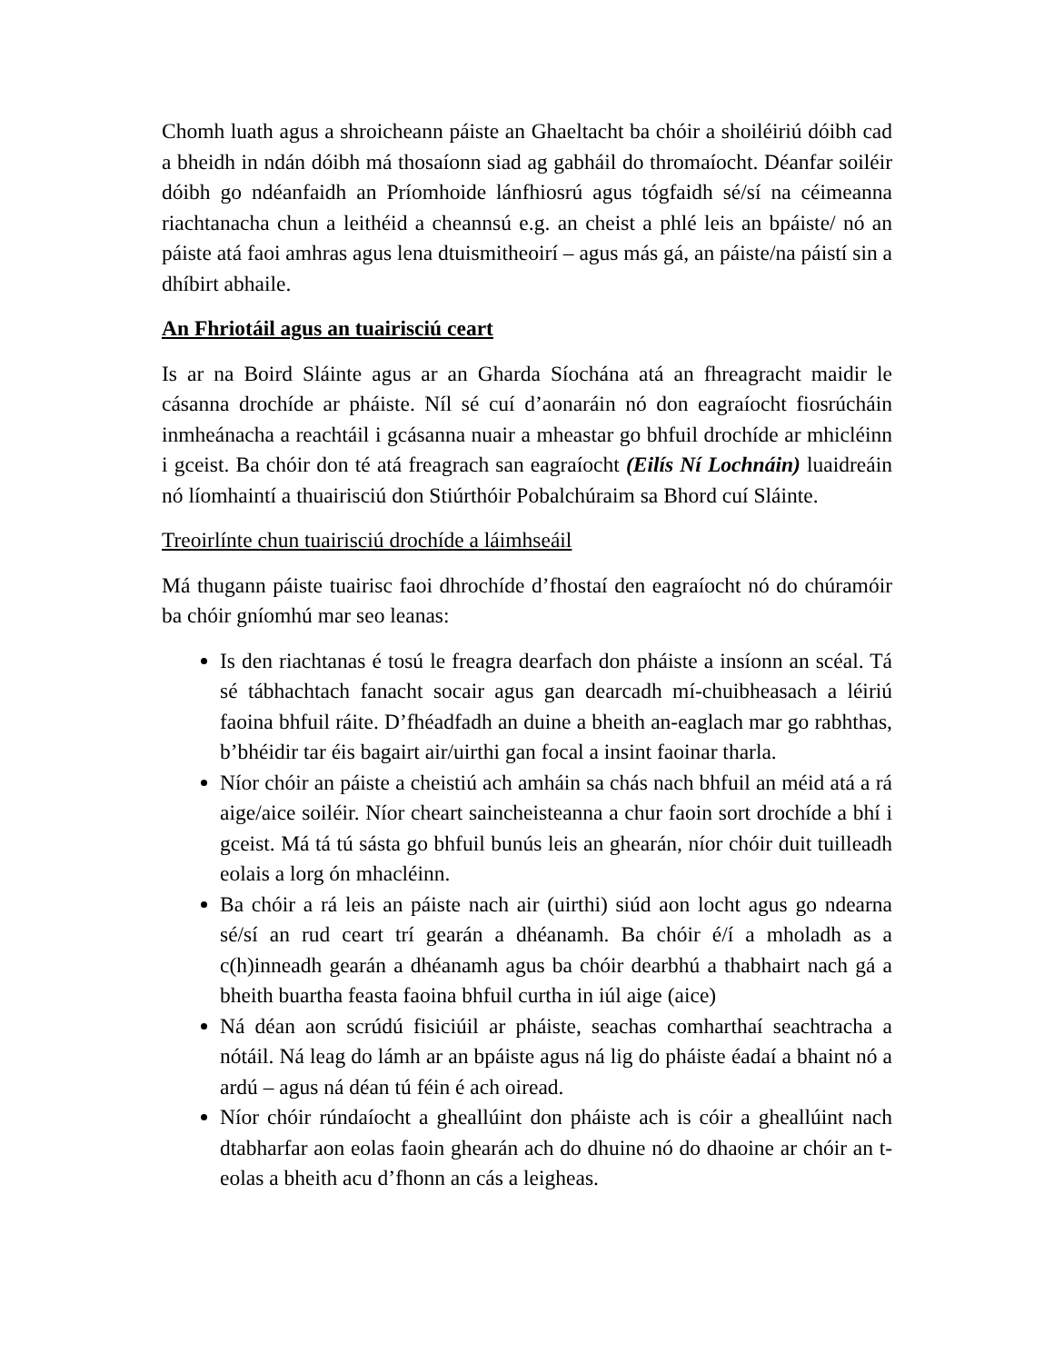Chomh luath agus a shroicheann páiste an Ghaeltacht ba chóir a shoiléiriú dóibh cad a bheidh in ndán dóibh má thosaíonn siad ag gabháil do thromaíocht. Déanfar soiléir dóibh go ndéanfaidh an Príomhoide lánfhiosrú agus tógfaidh sé/sí na céimeanna riachtanacha chun a leithéid a cheannsú e.g. an cheist a phlé leis an bpáiste/ nó an páiste atá faoi amhras agus lena dtuismitheoirí – agus más gá, an páiste/na páistí sin a dhíbirt abhaile.
An Fhriotáil agus an tuairisciú ceart
Is ar na Boird Sláinte agus ar an Gharda Síochána atá an fhreagracht maidir le cásanna drochíde ar pháiste. Níl sé cuí d’aonaráin nó don eagraíocht fiosrúcháin inmheánacha a reachtáil i gcásanna nuair a mheastar go bhfuil drochíde ar mhicléinn i gceist. Ba chóir don té atá freagrach san eagraíocht (Eilís Ní Lochnáin) luaidreáin nó líomhaintí a thuairisciú don Stiúrthóir Pobalchúraim sa Bhord cuí Sláinte.
Treoirlínte chun tuairisciú drochíde a láimhseáil
Má thugann páiste tuairisc faoi dhrochíde d’fhostaí den eagraíocht nó do chúramóir ba chóir gníomhú mar seo leanas:
Is den riachtanas é tosú le freagra dearfach don pháiste a insíonn an scéal. Tá sé tábhachtach fanacht socair agus gan dearcadh mí-chuibheasach a léiriú faoina bhfuil ráite. D’fhéadfadh an duine a bheith an-eaglach mar go rabhthas, b’bhéidir tar éis bagairt air/uirthi gan focal a insint faoinar tharla.
Níor chóir an páiste a cheistiú ach amháin sa chás nach bhfuil an méid atá a rá aige/aice soiléir. Níor cheart saincheisteanna a chur faoin sort drochíde a bhí i gceist. Má tá tú sásta go bhfuil bunús leis an ghearán, níor chóir duit tuilleadh eolais a lorg ón mhacléinn.
Ba chóir a rá leis an páiste nach air (uirthi) siúd aon locht agus go ndearna sé/sí an rud ceart trí gearán a dhéanamh. Ba chóir é/í a mholadh as a c(h)inneadh gearán a dhéanamh agus ba chóir dearbhú a thabhairt nach gá a bheith buartha feasta faoina bhfuil curtha in iúl aige (aice)
Ná déan aon scrúdú fisiciúil ar pháiste, seachas comharthaí seachtracha a nótáil. Ná leag do lámh ar an bpáiste agus ná lig do pháiste éadaí a bhaint nó a ardú – agus ná déan tú féin é ach oiread.
Níor chóir rúndaíocht a gheallúint don pháiste ach is cóir a gheallúint nach dtabharfar aon eolas faoin ghearán ach do dhuine nó do dhaoine ar chóir an t-eolas a bheith acu d’fhonn an cás a leigheas.